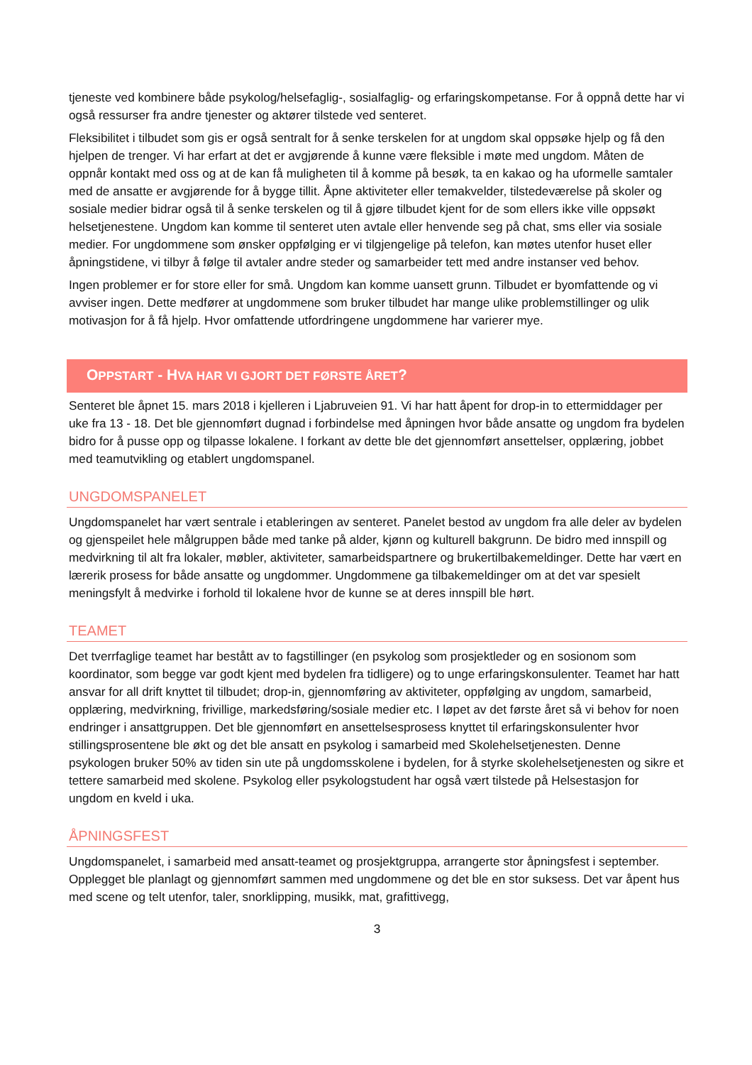tjeneste ved kombinere både psykolog/helsefaglig-, sosialfaglig- og erfaringskompetanse. For å oppnå dette har vi også ressurser fra andre tjenester og aktører tilstede ved senteret.
Fleksibilitet i tilbudet som gis er også sentralt for å senke terskelen for at ungdom skal oppsøke hjelp og få den hjelpen de trenger. Vi har erfart at det er avgjørende å kunne være fleksible i møte med ungdom. Måten de oppnår kontakt med oss og at de kan få muligheten til å komme på besøk, ta en kakao og ha uformelle samtaler med de ansatte er avgjørende for å bygge tillit. Åpne aktiviteter eller temakvelder, tilstedeværelse på skoler og sosiale medier bidrar også til å senke terskelen og til å gjøre tilbudet kjent for de som ellers ikke ville oppsøkt helsetjenestene. Ungdom kan komme til senteret uten avtale eller henvende seg på chat, sms eller via sosiale medier. For ungdommene som ønsker oppfølging er vi tilgjengelige på telefon, kan møtes utenfor huset eller åpningstidene, vi tilbyr å følge til avtaler andre steder og samarbeider tett med andre instanser ved behov.
Ingen problemer er for store eller for små. Ungdom kan komme uansett grunn. Tilbudet er byomfattende og vi avviser ingen. Dette medfører at ungdommene som bruker tilbudet har mange ulike problemstillinger og ulik motivasjon for å få hjelp. Hvor omfattende utfordringene ungdommene har varierer mye.
OPPSTART - HVA HAR VI GJORT DET FØRSTE ÅRET?
Senteret ble åpnet 15. mars 2018 i kjelleren i Ljabruveien 91. Vi har hatt åpent for drop-in to ettermiddager per uke fra 13 - 18. Det ble gjennomført dugnad i forbindelse med åpningen hvor både ansatte og ungdom fra bydelen bidro for å pusse opp og tilpasse lokalene. I forkant av dette ble det gjennomført ansettelser, opplæring, jobbet med teamutvikling og etablert ungdomspanel.
UNGDOMSPANELET
Ungdomspanelet har vært sentrale i etableringen av senteret. Panelet bestod av ungdom fra alle deler av bydelen og gjenspeilet hele målgruppen både med tanke på alder, kjønn og kulturell bakgrunn. De bidro med innspill og medvirkning til alt fra lokaler, møbler, aktiviteter, samarbeidspartnere og brukertilbakemeldinger. Dette har vært en lærerik prosess for både ansatte og ungdommer. Ungdommene ga tilbakemeldinger om at det var spesielt meningsfylt å medvirke i forhold til lokalene hvor de kunne se at deres innspill ble hørt.
TEAMET
Det tverrfaglige teamet har bestått av to fagstillinger (en psykolog som prosjektleder og en sosionom som koordinator, som begge var godt kjent med bydelen fra tidligere) og to unge erfaringskonsulenter. Teamet har hatt ansvar for all drift knyttet til tilbudet; drop-in, gjennomføring av aktiviteter, oppfølging av ungdom, samarbeid, opplæring, medvirkning, frivillige, markedsføring/sosiale medier etc. I løpet av det første året så vi behov for noen endringer i ansattgruppen. Det ble gjennomført en ansettelsesprosess knyttet til erfaringskonsulenter hvor stillingsprosentene ble økt og det ble ansatt en psykolog i samarbeid med Skolehelsetjenesten. Denne psykologen bruker 50% av tiden sin ute på ungdomsskolene i bydelen, for å styrke skolehelsetjenesten og sikre et tettere samarbeid med skolene. Psykolog eller psykologstudent har også vært tilstede på Helsestasjon for ungdom en kveld i uka.
ÅPNINGSFEST
Ungdomspanelet, i samarbeid med ansatt-teamet og prosjektgruppa, arrangerte stor åpningsfest i september. Opplegget ble planlagt og gjennomført sammen med ungdommene og det ble en stor suksess. Det var åpent hus med scene og telt utenfor, taler, snorklipping, musikk, mat, grafittivegg,
3